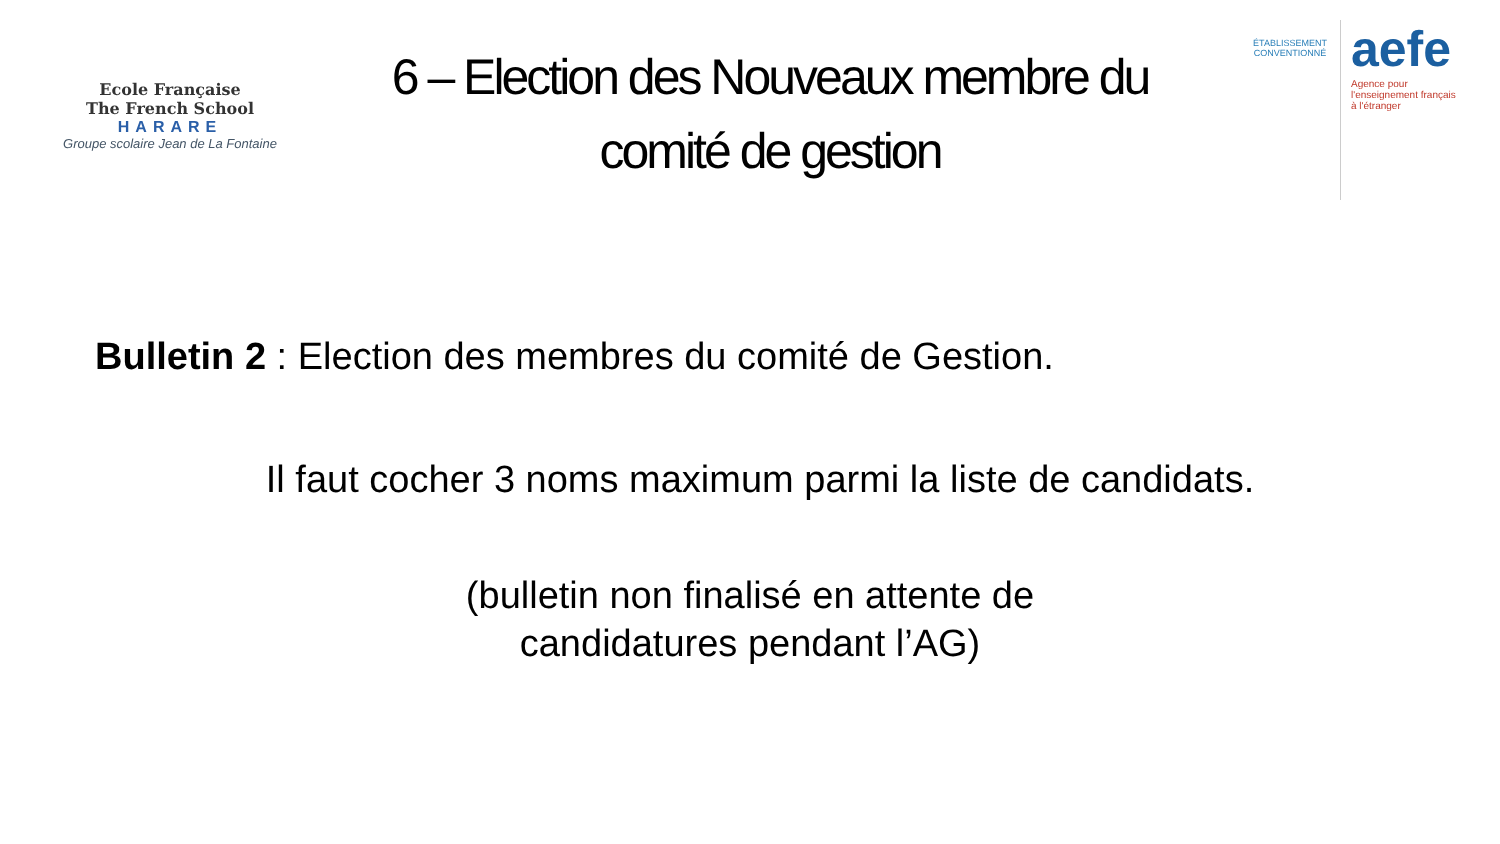Ecole Française
The French School
HARARE
Groupe scolaire Jean de La Fontaine
6 – Election des Nouveaux membre du
comité de gestion
ÉTABLISSEMENT
CONVENTIONNÉ
aefe
Agence pour
l'enseignement français
à l'étranger
Bulletin 2 : Election des membres du comité de Gestion.
Il faut cocher 3 noms maximum parmi la liste de candidats.
(bulletin non finalisé en attente de
candidatures pendant l’AG)